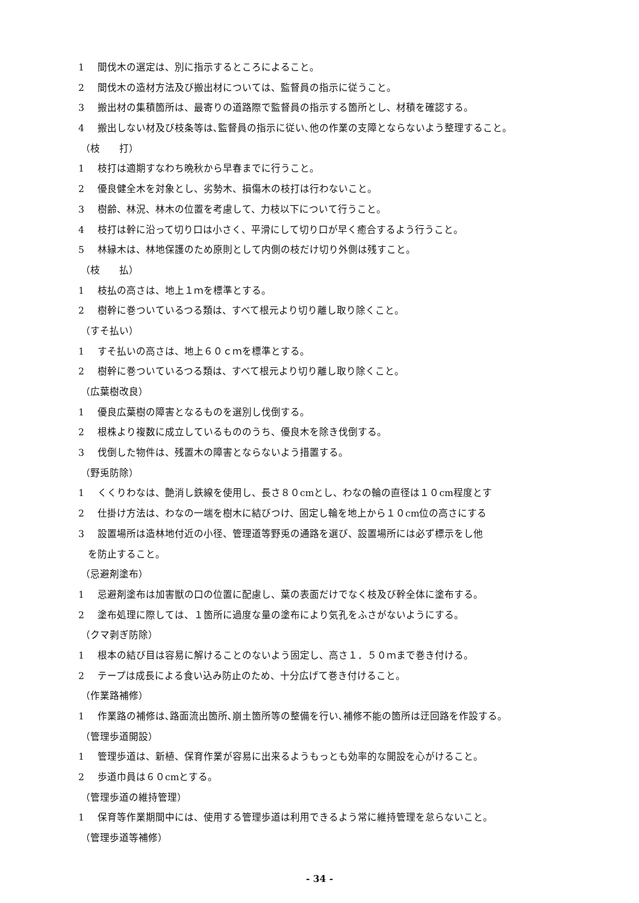1 間伐木の選定は、別に指示するところによること。
2 間伐木の造材方法及び搬出材については、監督員の指示に従うこと。
3 搬出材の集積箇所は、最寄りの道路際で監督員の指示する箇所とし、材積を確認する。
4 搬出しない材及び枝条等は､監督員の指示に従い､他の作業の支障とならないよう整理すること。
（枝　　打）
1 枝打は適期すなわち晩秋から早春までに行うこと。
2 優良健全木を対象とし、劣勢木、損傷木の枝打は行わないこと。
3 樹齢、林況、林木の位置を考慮して、力枝以下について行うこと。
4 枝打は幹に沿って切り口は小さく、平滑にして切り口が早く癒合するよう行うこと。
5 林縁木は、林地保護のため原則として内側の枝だけ切り外側は残すこと。
（枝　　払）
1 枝払の高さは、地上１ｍを標準とする。
2 樹幹に巻ついているつる類は、すべて根元より切り離し取り除くこと。
（すそ払い）
1 すそ払いの高さは、地上６０ｃｍを標準とする。
2 樹幹に巻ついているつる類は、すべて根元より切り離し取り除くこと。
（広葉樹改良）
1 優良広葉樹の障害となるものを選別し伐倒する。
2 根株より複数に成立しているもののうち、優良木を除き伐倒する。
3 伐倒した物件は、残置木の障害とならないよう措置する。
（野兎防除）
1 くくりわなは、艶消し鉄線を使用し、長さ８０cmとし、わなの輪の直径は１０cm程度とす
2 仕掛け方法は、わなの一端を樹木に結びつけ、固定し輪を地上から１０cm位の高さにする
3 設置場所は造林地付近の小径、管理道等野兎の通路を選び、設置場所には必ず標示をし他
を防止すること。
（忌避剤塗布）
1 忌避剤塗布は加害獣の口の位置に配慮し、葉の表面だけでなく枝及び幹全体に塗布する。
2 塗布処理に際しては、１箇所に過度な量の塗布により気孔をふさがないようにする。
（クマ剥ぎ防除）
1 根本の結び目は容易に解けることのないよう固定し、高さ１．５０ｍまで巻き付ける。
2 テープは成長による食い込み防止のため、十分広げて巻き付けること。
（作業路補修）
1 作業路の補修は､路面流出箇所､崩土箇所等の整備を行い､補修不能の箇所は迂回路を作設する。
（管理歩道開設）
1 管理歩道は、新植、保育作業が容易に出来るようもっとも効率的な開設を心がけること。
2 歩道巾員は６０cmとする。
（管理歩道の維持管理）
1 保育等作業期間中には、使用する管理歩道は利用できるよう常に維持管理を怠らないこと。
（管理歩道等補修）
- 34 -